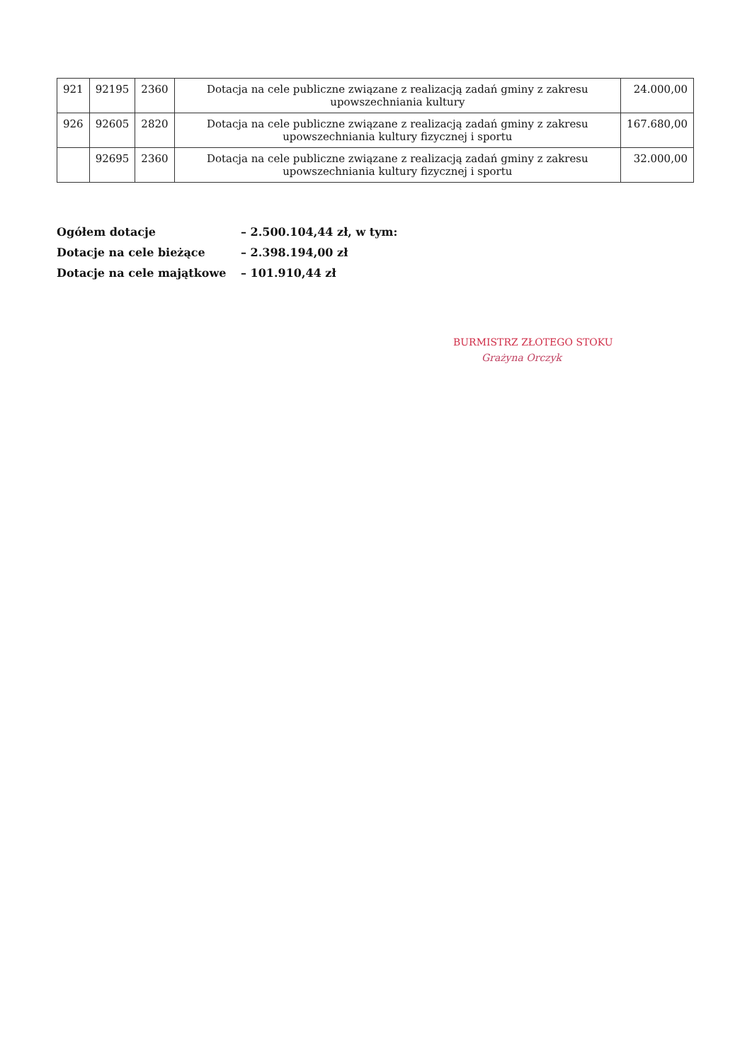| 921 | 92195 | 2360 | Dotacja na cele publiczne związane z realizacją zadań gminy z zakresu upowszechniania kultury | 24.000,00 |
| 926 | 92605 | 2820 | Dotacja na cele publiczne związane z realizacją zadań gminy z zakresu upowszechniania kultury fizycznej i sportu | 167.680,00 |
| | 92695 | 2360 | Dotacja na cele publiczne związane z realizacją zadań gminy z zakresu upowszechniania kultury fizycznej i sportu | 32.000,00 |
Ogółem dotacje – 2.500.104,44 zł, w tym:
Dotacje na cele bieżące – 2.398.194,00 zł
Dotacje na cele majątkowe – 101.910,44 zł
BURMISTRZ ZŁOTEGO STOKU
Grażyna Orczyk